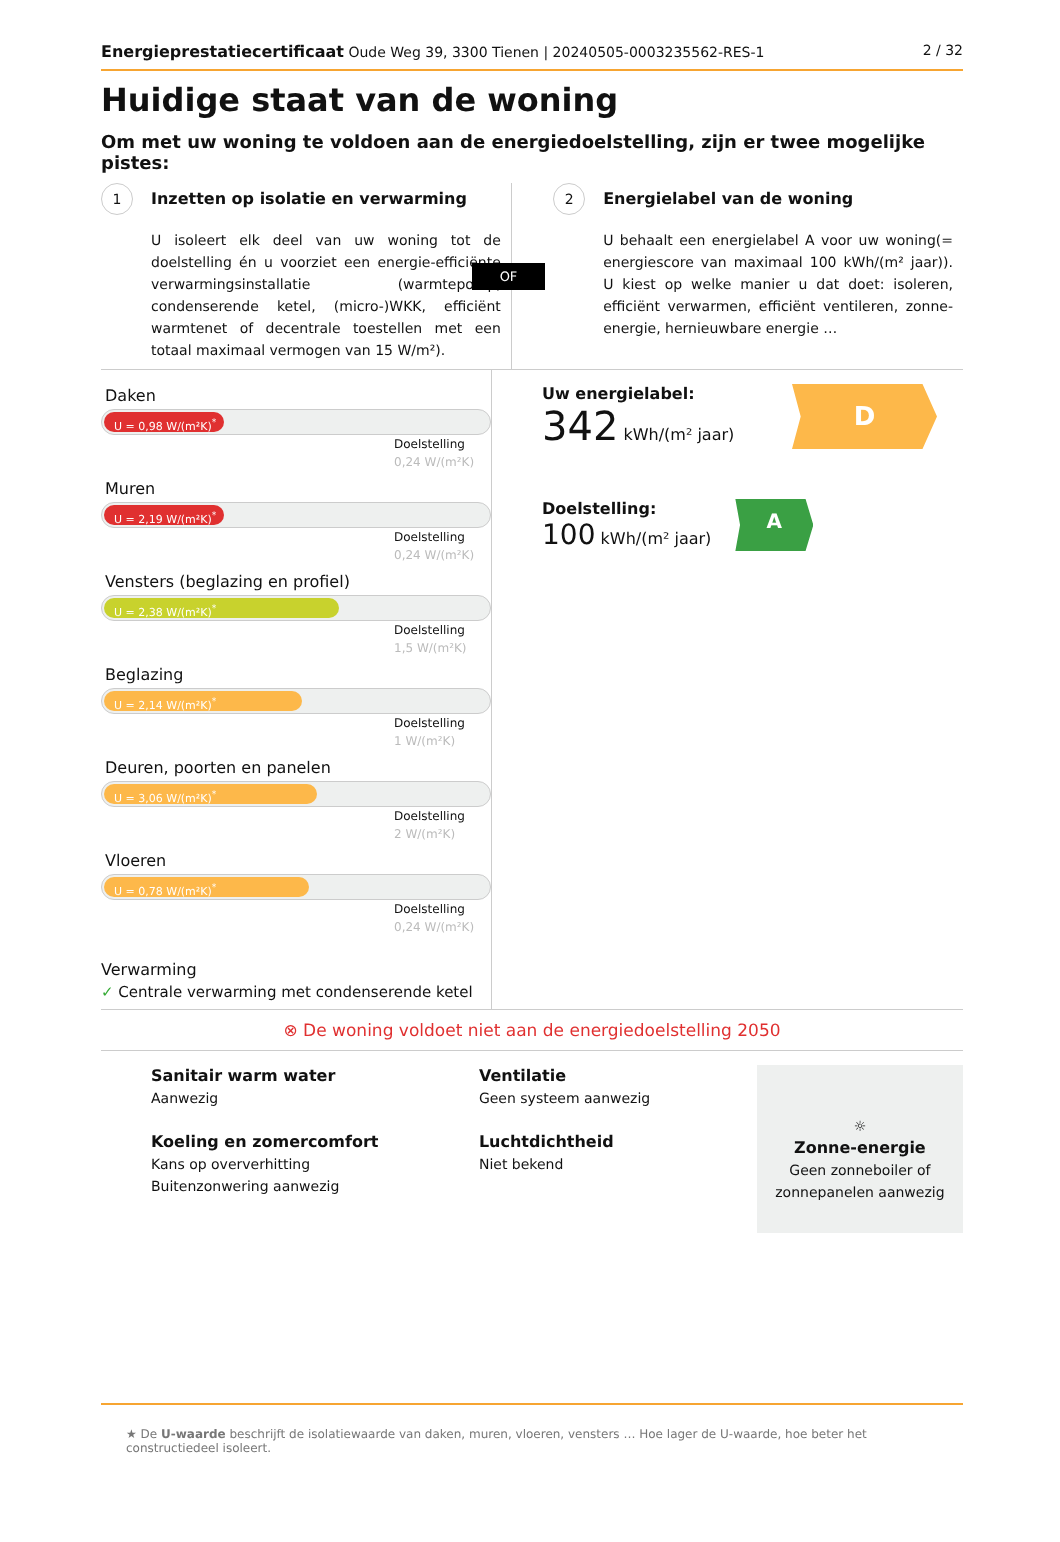Energieprestatiecertificaat Oude Weg 39, 3300 Tienen | 20240505-0003235562-RES-1 2 / 32
Huidige staat van de woning
Om met uw woning te voldoen aan de energiedoelstelling, zijn er twee mogelijke pistes:
1 Inzetten op isolatie en verwarming
U isoleert elk deel van uw woning tot de doelstelling én u voorziet een energie-efficiënte verwarmingsinstallatie (warmtepomp, condenserende ketel, (micro-)WKK, efficiënt warmtenet of decentrale toestellen met een totaal maximaal vermogen van 15 W/m²).
OF
2 Energielabel van de woning
U behaalt een energielabel A voor uw woning(= energiescore van maximaal 100 kWh/(m² jaar)). U kiest op welke manier u dat doet: isoleren, efficiënt verwarmen, efficiënt ventileren, zonne-energie, hernieuwbare energie …
Daken
U = 0,98 W/(m²K)<sup>*</sup>
Doelstelling
0,24 W/(m²K)
Muren
U = 2,19 W/(m²K)<sup>*</sup>
Doelstelling
0,24 W/(m²K)
Vensters (beglazing en profiel)
U = 2,38 W/(m²K)<sup>*</sup>
Doelstelling
1,5 W/(m²K)
Beglazing
U = 2,14 W/(m²K)<sup>*</sup>
Doelstelling
1 W/(m²K)
Deuren, poorten en panelen
U = 3,06 W/(m²K)<sup>*</sup>
Doelstelling
2 W/(m²K)
Vloeren
U = 0,78 W/(m²K)<sup>*</sup>
Doelstelling
0,24 W/(m²K)
Verwarming
✓ Centrale verwarming met condenserende ketel
Uw energielabel:
342 kWh/(m² jaar)
D
Doelstelling:
100 kWh/(m² jaar)
A
⊗ De woning voldoet niet aan de energiedoelstelling 2050
Sanitair warm water
Aanwezig
Koeling en zomercomfort
Kans op oververhitting
Buitenzonwering aanwezig
Ventilatie
Geen systeem aanwezig
Luchtdichtheid
Niet bekend
☼
Zonne-energie
Geen zonneboiler of
zonnepanelen aanwezig
★ De U-waarde beschrijft de isolatiewaarde van daken, muren, vloeren, vensters … Hoe lager de U-waarde, hoe beter het constructiedeel isoleert.